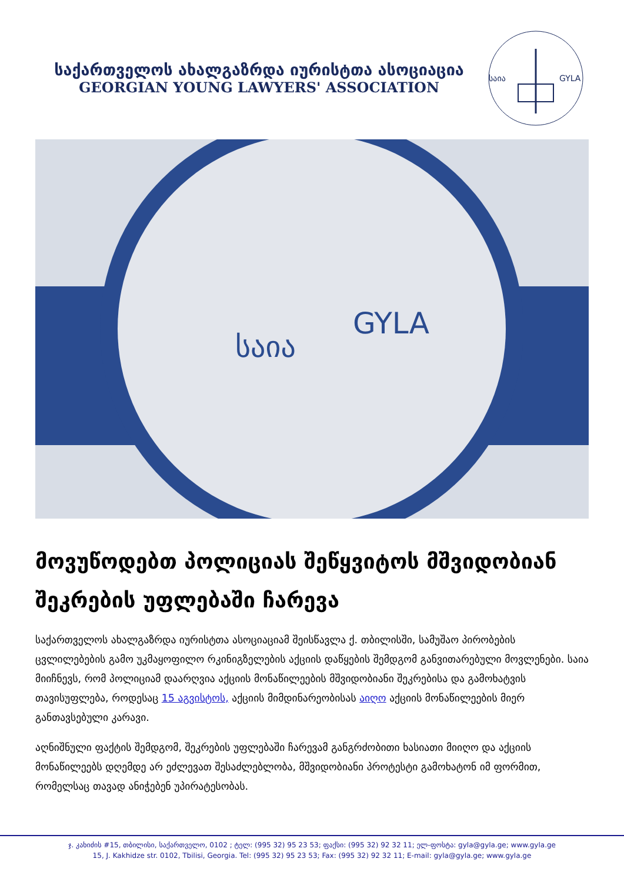საქართველოს ახალგაზრდა იურისტთა ასოციაცია
GEORGIAN YOUNG LAWYERS' ASSOCIATION
საია
GYLA
საია
GYLA
მოვუწოდებთ პოლიციას შეწყვიტოს მშვიდობიან შეკრების უფლებაში ჩარევა
საქართველოს ახალგაზრდა იურისტთა ასოციაციამ შეისწავლა ქ. თბილისში, სამუშაო პირობების ცვლილებების გამო უკმაყოფილო რკინიგზელების აქციის დაწყების შემდგომ განვითარებული მოვლენები. საია მიიჩნევს, რომ პოლიციამ დაარღვია აქციის მონაწილეების მშვიდობიანი შეკრებისა და გამოხატვის თავისუფლება, როდესაც 15 აგვისტოს, აქციის მიმდინარეობისას აიღო აქციის მონაწილეების მიერ განთავსებული კარავი.
აღნიშნული ფაქტის შემდგომ, შეკრების უფლებაში ჩარევამ განგრძობითი ხასიათი მიიღო და აქციის მონაწილეებს დღემდე არ ეძლევათ შესაძლებლობა, მშვიდობიანი პროტესტი გამოხატონ იმ ფორმით, რომელსაც თავად ანიჭებენ უპირატესობას.
ჯ. კახიძის #15, თბილისი, საქართველო, 0102 ; ტელ: (995 32) 95 23 53; ფაქსი: (995 32) 92 32 11; ელ-ფოსტა: gyla@gyla.ge; www.gyla.ge
15, J. Kakhidze str. 0102, Tbilisi, Georgia. Tel: (995 32) 95 23 53; Fax: (995 32) 92 32 11; E-mail: gyla@gyla.ge; www.gyla.ge